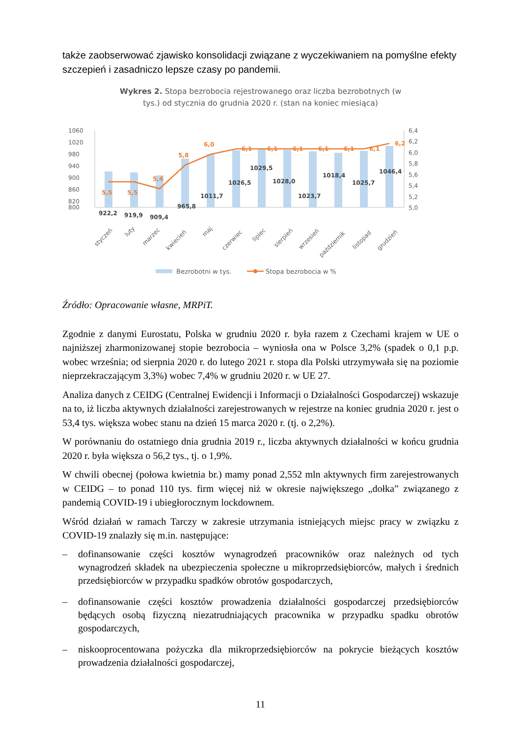także zaobserwować zjawisko konsolidacji związane z wyczekiwaniem na pomyślne efekty szczepień i zasadniczo lepsze czasy po pandemii.
Wykres 2. Stopa bezrobocia rejestrowanego oraz liczba bezrobotnych (w
tys.) od stycznia do grudnia 2020 r. (stan na koniec miesiąca)
1060
1020
980
940
900
860
820
800
6,4
6,2
6,0
5,8
5,6
5,4
5,2
5,0
5,5
5,5
5,4
5,8
6,0
6,1
6,1
6,1
6,1
6,1
6,1
6,2
922,2
919,9
909,4
965,8
1011,7
1026,5
1029,5
1028,0
1023,7
1018,4
1025,7
1046,4
styczeń
luty
marzec
kwiecień
maj
czerwiec
lipiec
sierpień
wrzesień
październik
listopad
grudzień
Bezrobotni w tys.
Stopa bezrobocia w %
Źródło: Opracowanie własne, MRPiT.
Zgodnie z danymi Eurostatu, Polska w grudniu 2020 r. była razem z Czechami krajem w UE o najniższej zharmonizowanej stopie bezrobocia – wyniosła ona w Polsce 3,2% (spadek o 0,1 p.p. wobec września; od sierpnia 2020 r. do lutego 2021 r. stopa dla Polski utrzymywała się na poziomie nieprzekraczającym 3,3%) wobec 7,4% w grudniu 2020 r. w UE 27.
Analiza danych z CEIDG (Centralnej Ewidencji i Informacji o Działalności Gospodarczej) wskazuje na to, iż liczba aktywnych działalności zarejestrowanych w rejestrze na koniec grudnia 2020 r. jest o 53,4 tys. większa wobec stanu na dzień 15 marca 2020 r. (tj. o 2,2%).
W porównaniu do ostatniego dnia grudnia 2019 r., liczba aktywnych działalności w końcu grudnia 2020 r. była większa o 56,2 tys., tj. o 1,9%.
W chwili obecnej (połowa kwietnia br.) mamy ponad 2,552 mln aktywnych firm zarejestrowanych w CEIDG – to ponad 110 tys. firm więcej niż w okresie największego „dołka” związanego z pandemią COVID-19 i ubiegłorocznym lockdownem.
Wśród działań w ramach Tarczy w zakresie utrzymania istniejących miejsc pracy w związku z COVID-19 znalazły się m.in. następujące:
– dofinansowanie części kosztów wynagrodzeń pracowników oraz należnych od tych wynagrodzeń składek na ubezpieczenia społeczne u mikroprzedsiębiorców, małych i średnich przedsiębiorców w przypadku spadków obrotów gospodarczych,
– dofinansowanie części kosztów prowadzenia działalności gospodarczej przedsiębiorców będących osobą fizyczną niezatrudniających pracownika w przypadku spadku obrotów gospodarczych,
– niskooprocentowana pożyczka dla mikroprzedsiębiorców na pokrycie bieżących kosztów prowadzenia działalności gospodarczej,
11